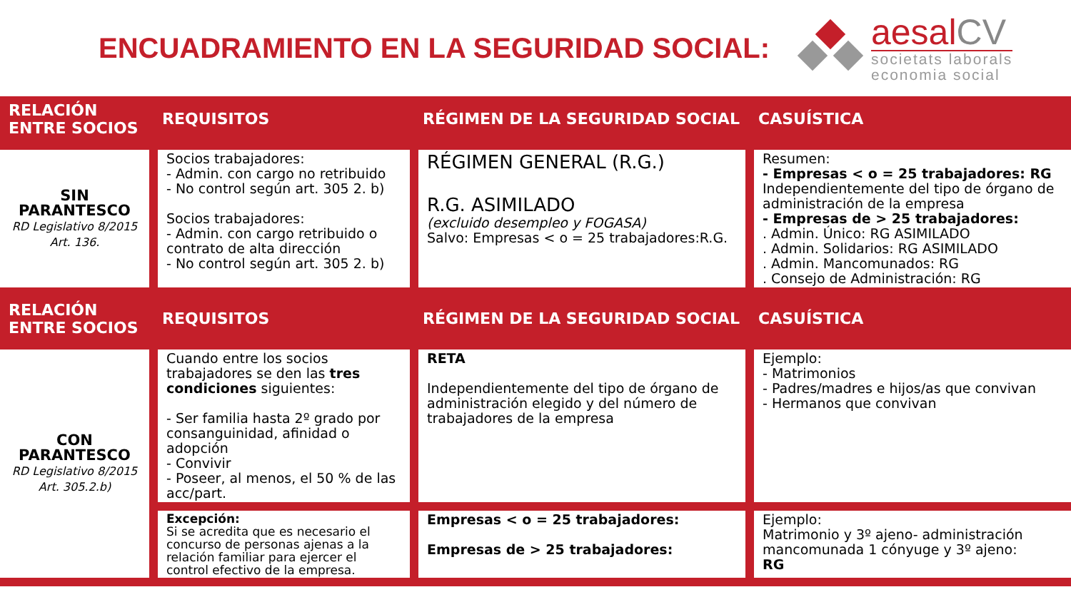ENCUADRAMIENTO EN LA SEGURIDAD SOCIAL:
aesalCV
societats laborals
economia social
| RELACIÓN ENTRE SOCIOS | REQUISITOS | RÉGIMEN DE LA SEGURIDAD SOCIAL | CASUÍSTICA |
| --- | --- | --- | --- |
| SIN PARANTESCO RD Legislativo 8/2015 Art. 136. | Socios trabajadores: - Admin. con cargo no retribuido - No control según art. 305 2. b) Socios trabajadores: - Admin. con cargo retribuido o contrato de alta dirección - No control según art. 305 2. b) | RÉGIMEN GENERAL (R.G.) R.G. ASIMILADO (excluido desempleo y FOGASA) Salvo: Empresas < o = 25 trabajadores:R.G. | Resumen: - Empresas < o = 25 trabajadores: RG Independientemente del tipo de órgano de administración de la empresa - Empresas de > 25 trabajadores: . Admin. Único: RG ASIMILADO . Admin. Solidarios: RG ASIMILADO . Admin. Mancomunados: RG . Consejo de Administración: RG |
| RELACIÓN ENTRE SOCIOS | REQUISITOS | RÉGIMEN DE LA SEGURIDAD SOCIAL | CASUÍSTICA |
| CON PARANTESCO RD Legislativo 8/2015 Art. 305.2.b) | Cuando entre los socios trabajadores se den las tres condiciones siguientes: - Ser familia hasta 2º grado por consanguinidad, afinidad o adopción - Convivir - Poseer, al menos, el 50 % de las acc/part. | RETA Independientemente del tipo de órgano de administración elegido y del número de trabajadores de la empresa | Ejemplo: - Matrimonios - Padres/madres e hijos/as que convivan - Hermanos que convivan |
| | Excepción: Si se acredita que es necesario el concurso de personas ajenas a la relación familiar para ejercer el control efectivo de la empresa. | Empresas < o = 25 trabajadores: Empresas de > 25 trabajadores: | Ejemplo: Matrimonio y 3º ajeno- administración mancomunada 1 cónyuge y 3º ajeno: RG |